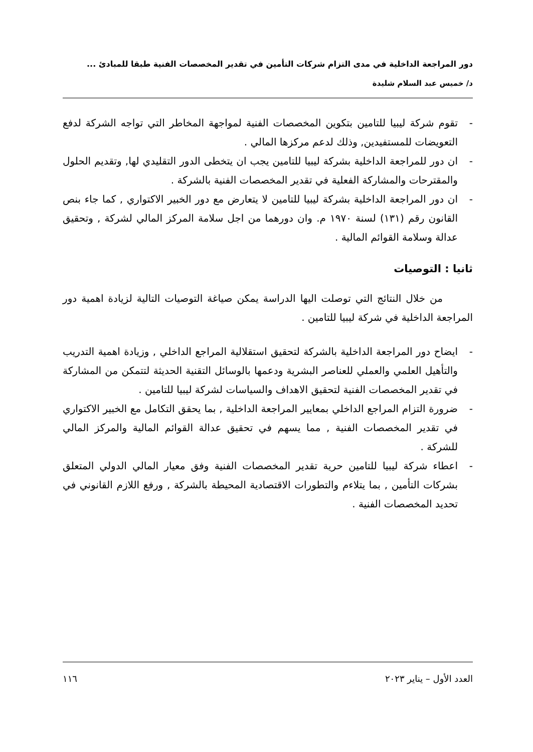دور المراجعة الداخلية في مدى التزام شركات التأمين في تقدير المخصصات الفنية طبقا للمبادئ ...
د/ خميس عبد السلام شليدة
- تقوم شركة ليبيا للتامين بتكوين المخصصات الفنية لمواجهة المخاطر التي تواجه الشركة لدفع التعويضات للمستفيدين, وذلك لدعم مركزها المالي .
- ان دور للمراجعة الداخلية بشركة ليبيا للتامين يجب ان يتخطى الدور التقليدي لها, وتقديم الحلول والمقترحات والمشاركة الفعلية في تقدير المخصصات الفنية بالشركة .
- ان دور المراجعة الداخلية بشركة ليبيا للتامين لا يتعارض مع دور الخبير الاكتواري , كما جاء بنص القانون رقم (١٣١) لسنة ١٩٧٠ م. وان دورهما من اجل سلامة المركز المالي لشركة , وتحقيق عدالة وسلامة القوائم المالية .
ثانيا : التوصيات
من خلال النتائج التي توصلت اليها الدراسة يمكن صياغة التوصيات التالية لزيادة اهمية دور المراجعة الداخلية في شركة ليبيا للتامين .
- ايضاح دور المراجعة الداخلية بالشركة لتحقيق استقلالية المراجع الداخلي , وزيادة اهمية التدريب والتأهيل العلمي والعملي للعناصر البشرية ودعمها بالوسائل التقنية الحديثة لتتمكن من المشاركة في تقدير المخصصات الفنية لتحقيق الاهداف والسياسات لشركة ليبيا للتامين .
- ضرورة التزام المراجع الداخلي بمعايير المراجعة الداخلية , بما يحقق التكامل مع الخبير الاكتواري في تقدير المخصصات الفنية , مما يسهم في تحقيق عدالة القوائم المالية والمركز المالي للشركة .
- اعطاء شركة ليبيا للتامين حرية تقدير المخصصات الفنية وفق معيار المالي الدولي المتعلق بشركات التأمين , بما يتلاءم والتطورات الاقتصادية المحيطة بالشركة , ورفع اللازم القانوني في تحديد المخصصات الفنية .
العدد الأول – يناير ٢٠٢٣ ١١٦